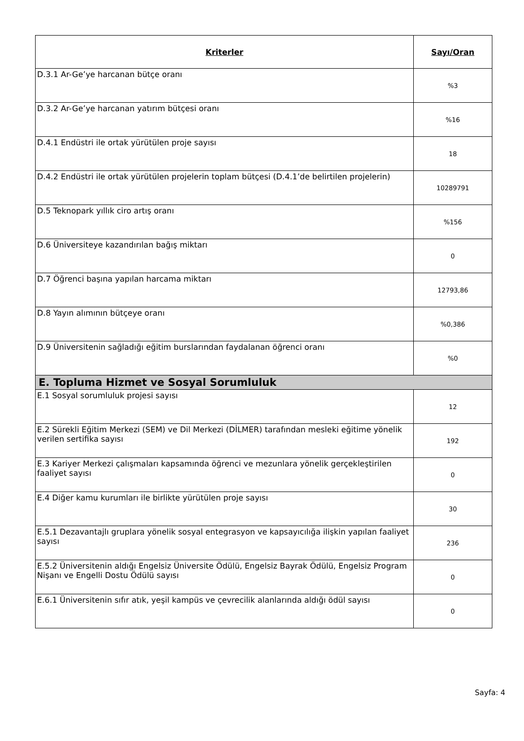| Kriterler | Sayı/Oran |
| --- | --- |
| D.3.1 Ar-Ge’ye harcanan bütçe oranı | %3 |
| D.3.2 Ar-Ge’ye harcanan yatırım bütçesi oranı | %16 |
| D.4.1 Endüstri ile ortak yürütülen proje sayısı | 18 |
| D.4.2 Endüstri ile ortak yürütülen projelerin toplam bütçesi (D.4.1’de belirtilen projelerin) | 10289791 |
| D.5 Teknopark yıllık ciro artış oranı | %156 |
| D.6 Üniversiteye kazandırılan bağış miktarı | 0 |
| D.7 Öğrenci başına yapılan harcama miktarı | 12793,86 |
| D.8 Yayın alımının bütçeye oranı | %0,386 |
| D.9 Üniversitenin sağladığı eğitim burslarından faydalanan öğrenci oranı | %0 |
| E. Topluma Hizmet ve Sosyal Sorumluluk | |
| E.1 Sosyal sorumluluk projesi sayısı | 12 |
| E.2 Sürekli Eğitim Merkezi (SEM) ve Dil Merkezi (DİLMER) tarafından mesleki eğitime yönelik verilen sertifika sayısı | 192 |
| E.3 Kariyer Merkezi çalışmaları kapsamında öğrenci ve mezunlara yönelik gerçekleştirilen faaliyet sayısı | 0 |
| E.4 Diğer kamu kurumları ile birlikte yürütülen proje sayısı | 30 |
| E.5.1 Dezavantajlı gruplara yönelik sosyal entegrasyon ve kapsayıcılığa ilişkin yapılan faaliyet sayısı | 236 |
| E.5.2 Üniversitenin aldığı Engelsiz Üniversite Ödülü, Engelsiz Bayrak Ödülü, Engelsiz Program Nişanı ve Engelli Dostu Ödülü sayısı | 0 |
| E.6.1 Üniversitenin sıfır atık, yeşil kampüs ve çevrecilik alanlarında aldığı ödül sayısı | 0 |
Sayfa: 4